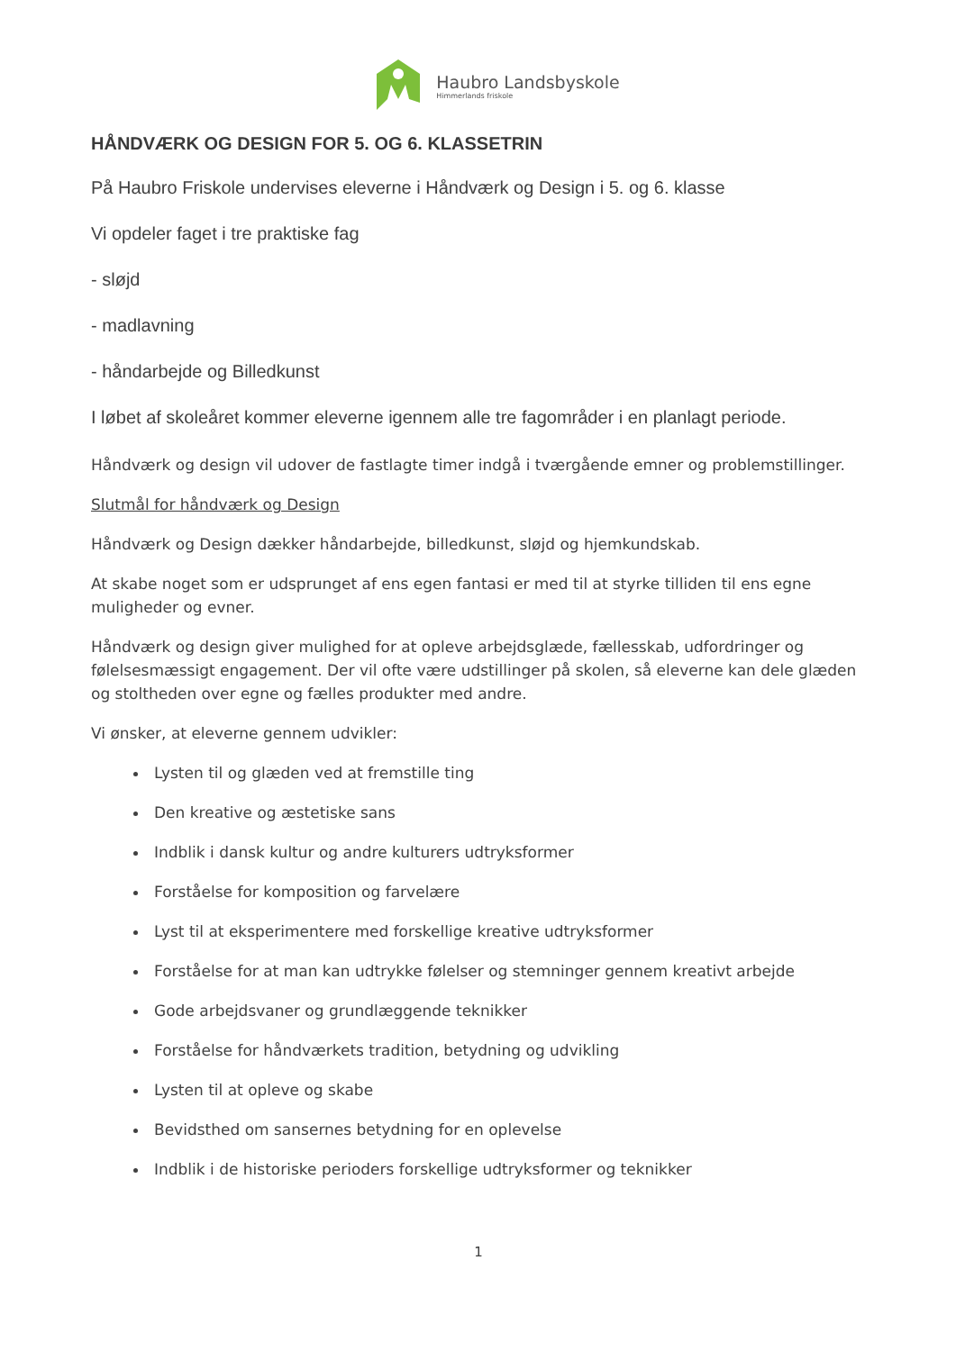Haubro Landsbyskole
Himmerlands friskole
HÅNDVÆRK OG DESIGN FOR 5. OG 6. KLASSETRIN
På Haubro Friskole undervises eleverne i Håndværk og Design i 5. og 6. klasse
Vi opdeler faget i tre praktiske fag
- sløjd
- madlavning
- håndarbejde og Billedkunst
I løbet af skoleåret kommer eleverne igennem alle tre fagområder i en planlagt periode.
Håndværk og design vil udover de fastlagte timer indgå i tværgående emner og problemstillinger.
Slutmål for håndværk og Design
Håndværk og Design dækker håndarbejde, billedkunst, sløjd og hjemkundskab.
At skabe noget som er udsprunget af ens egen fantasi er med til at styrke tilliden til ens egne muligheder og evner.
Håndværk og design giver mulighed for at opleve arbejdsglæde, fællesskab, udfordringer og følelsesmæssigt engagement. Der vil ofte være udstillinger på skolen, så eleverne kan dele glæden og stoltheden over egne og fælles produkter med andre.
Vi ønsker, at eleverne gennem udvikler:
Lysten til og glæden ved at fremstille ting
Den kreative og æstetiske sans
Indblik i dansk kultur og andre kulturers udtryksformer
Forståelse for komposition og farvelære
Lyst til at eksperimentere med forskellige kreative udtryksformer
Forståelse for at man kan udtrykke følelser og stemninger gennem kreativt arbejde
Gode arbejdsvaner og grundlæggende teknikker
Forståelse for håndværkets tradition, betydning og udvikling
Lysten til at opleve og skabe
Bevidsthed om sansernes betydning for en oplevelse
Indblik i de historiske perioders forskellige udtryksformer og teknikker
1